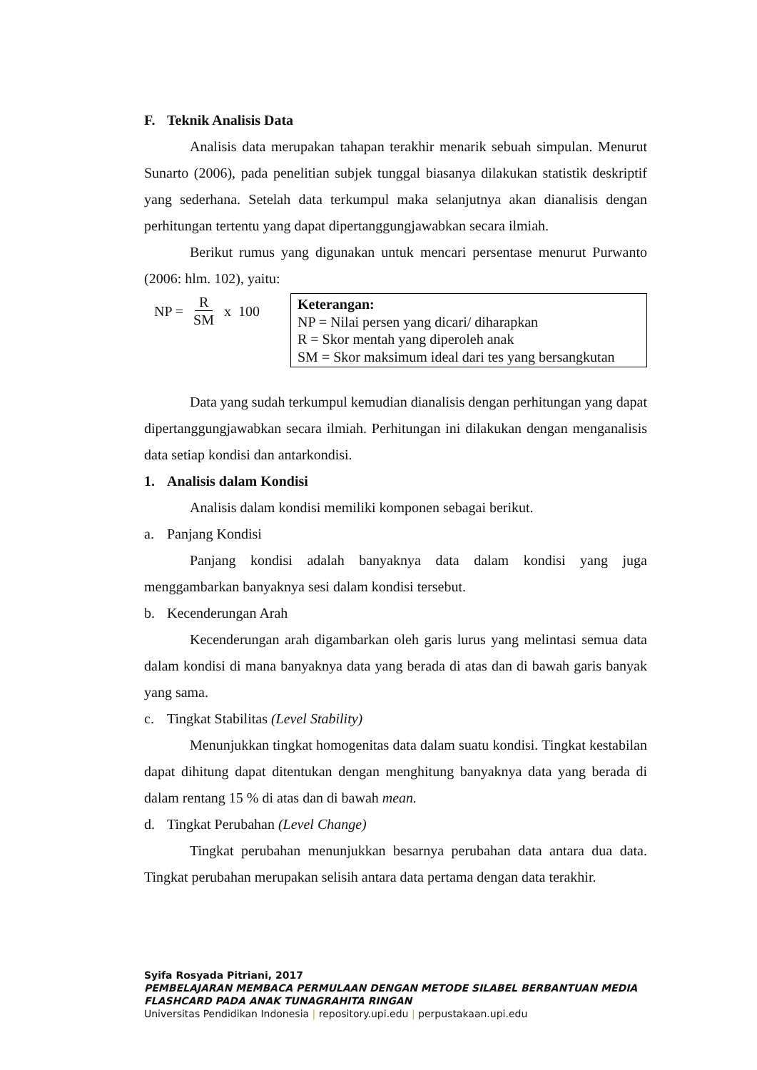F. Teknik Analisis Data
Analisis data merupakan tahapan terakhir menarik sebuah simpulan. Menurut Sunarto (2006), pada penelitian subjek tunggal biasanya dilakukan statistik deskriptif yang sederhana. Setelah data terkumpul maka selanjutnya akan dianalisis dengan perhitungan tertentu yang dapat dipertanggungjawabkan secara ilmiah.
Berikut rumus yang digunakan untuk mencari persentase menurut Purwanto (2006: hlm. 102), yaitu:
NP = R SM x 100
Keterangan:
NP = Nilai persen yang dicari/ diharapkan
R = Skor mentah yang diperoleh anak
SM = Skor maksimum ideal dari tes yang bersangkutan
Data yang sudah terkumpul kemudian dianalisis dengan perhitungan yang dapat dipertanggungjawabkan secara ilmiah. Perhitungan ini dilakukan dengan menganalisis data setiap kondisi dan antarkondisi.
1. Analisis dalam Kondisi
Analisis dalam kondisi memiliki komponen sebagai berikut.
a. Panjang Kondisi
Panjang kondisi adalah banyaknya data dalam kondisi yang juga menggambarkan banyaknya sesi dalam kondisi tersebut.
b. Kecenderungan Arah
Kecenderungan arah digambarkan oleh garis lurus yang melintasi semua data dalam kondisi di mana banyaknya data yang berada di atas dan di bawah garis banyak yang sama.
c. Tingkat Stabilitas (Level Stability)
Menunjukkan tingkat homogenitas data dalam suatu kondisi. Tingkat kestabilan dapat dihitung dapat ditentukan dengan menghitung banyaknya data yang berada di dalam rentang 15 % di atas dan di bawah mean.
d. Tingkat Perubahan (Level Change)
Tingkat perubahan menunjukkan besarnya perubahan data antara dua data. Tingkat perubahan merupakan selisih antara data pertama dengan data terakhir.
Syifa Rosyada Pitriani, 2017
PEMBELAJARAN MEMBACA PERMULAAN DENGAN METODE SILABEL BERBANTUAN MEDIA
FLASHCARD PADA ANAK TUNAGRAHITA RINGAN
Universitas Pendidikan Indonesia | repository.upi.edu | perpustakaan.upi.edu